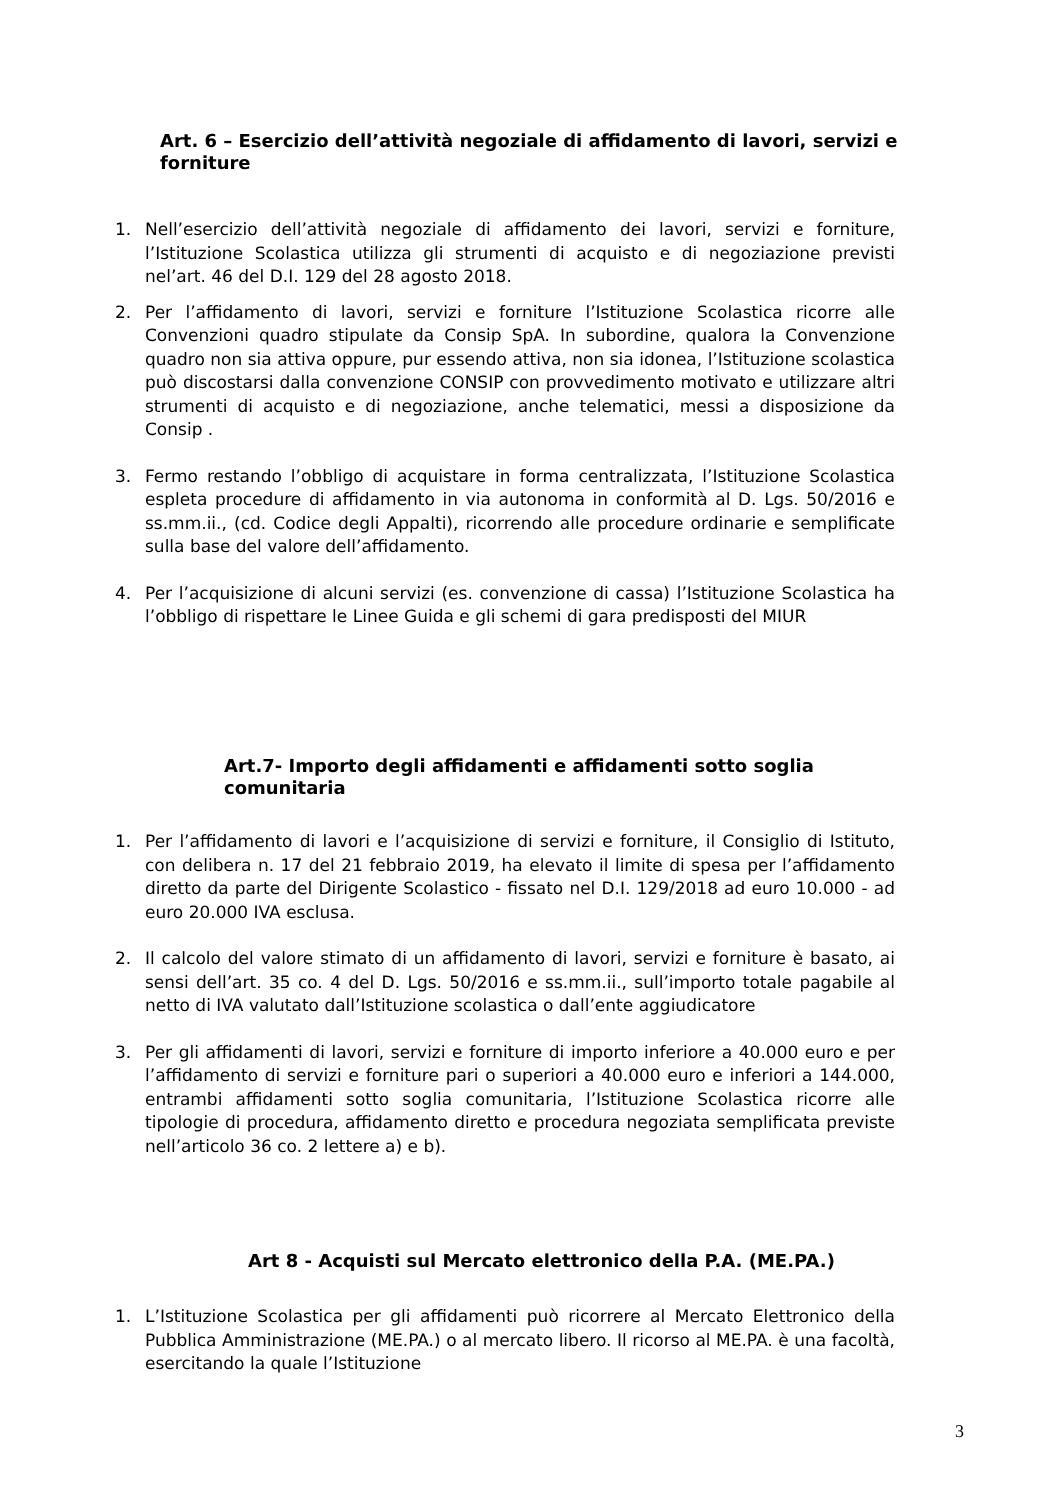Art. 6 – Esercizio dell’attività negoziale di affidamento di lavori, servizi e forniture
1. Nell’esercizio dell’attività negoziale di affidamento dei lavori, servizi e forniture, l’Istituzione Scolastica utilizza gli strumenti di acquisto e di negoziazione previsti nel’art. 46 del D.I. 129 del 28 agosto 2018.
2. Per l’affidamento di lavori, servizi e forniture l’Istituzione Scolastica ricorre alle Convenzioni quadro stipulate da Consip SpA. In subordine, qualora la Convenzione quadro non sia attiva oppure, pur essendo attiva, non sia idonea, l’Istituzione scolastica può discostarsi dalla convenzione CONSIP con provvedimento motivato e utilizzare altri strumenti di acquisto e di negoziazione, anche telematici, messi a disposizione da Consip .
3. Fermo restando l’obbligo di acquistare in forma centralizzata, l’Istituzione Scolastica espleta procedure di affidamento in via autonoma in conformità al D. Lgs. 50/2016 e ss.mm.ii., (cd. Codice degli Appalti), ricorrendo alle procedure ordinarie e semplificate sulla base del valore dell’affidamento.
4. Per l’acquisizione di alcuni servizi (es. convenzione di cassa) l’Istituzione Scolastica ha l’obbligo di rispettare le Linee Guida e gli schemi di gara predisposti del MIUR
Art.7- Importo degli affidamenti e affidamenti sotto soglia comunitaria
1. Per l’affidamento di lavori e l’acquisizione di servizi e forniture, il Consiglio di Istituto, con delibera n. 17 del 21 febbraio 2019, ha elevato il limite di spesa per l’affidamento diretto da parte del Dirigente Scolastico - fissato nel D.I. 129/2018 ad euro 10.000 - ad euro 20.000 IVA esclusa.
2. Il calcolo del valore stimato di un affidamento di lavori, servizi e forniture è basato, ai sensi dell’art. 35 co. 4 del D. Lgs. 50/2016 e ss.mm.ii., sull’importo totale pagabile al netto di IVA valutato dall’Istituzione scolastica o dall’ente aggiudicatore
3. Per gli affidamenti di lavori, servizi e forniture di importo inferiore a 40.000 euro e per l’affidamento di servizi e forniture pari o superiori a 40.000 euro e inferiori a 144.000, entrambi affidamenti sotto soglia comunitaria, l’Istituzione Scolastica ricorre alle tipologie di procedura, affidamento diretto e procedura negoziata semplificata previste nell’articolo 36 co. 2 lettere a) e b).
Art 8 - Acquisti sul Mercato elettronico della P.A. (ME.PA.)
1. L’Istituzione Scolastica per gli affidamenti può ricorrere al Mercato Elettronico della Pubblica Amministrazione (ME.PA.) o al mercato libero. Il ricorso al ME.PA. è una facoltà, esercitando la quale l’Istituzione
3